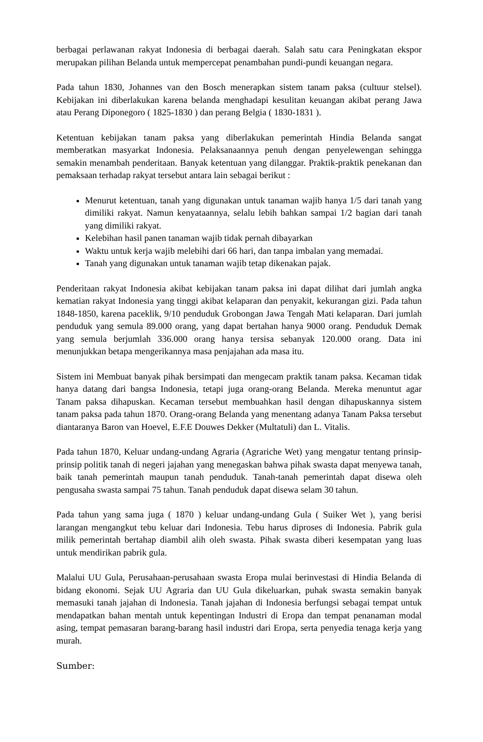berbagai perlawanan rakyat Indonesia di berbagai daerah. Salah satu cara Peningkatan ekspor merupakan pilihan Belanda untuk mempercepat penambahan pundi-pundi keuangan negara.
Pada tahun 1830, Johannes van den Bosch menerapkan sistem tanam paksa (cultuur stelsel). Kebijakan ini diberlakukan karena belanda menghadapi kesulitan keuangan akibat perang Jawa atau Perang Diponegoro ( 1825-1830 ) dan perang Belgia ( 1830-1831 ).
Ketentuan kebijakan tanam paksa yang diberlakukan pemerintah Hindia Belanda sangat memberatkan masyarkat Indonesia. Pelaksanaannya penuh dengan penyelewengan sehingga semakin menambah penderitaan. Banyak ketentuan yang dilanggar. Praktik-praktik penekanan dan pemaksaan terhadap rakyat tersebut antara lain sebagai berikut :
Menurut ketentuan, tanah yang digunakan untuk tanaman wajib hanya 1/5 dari tanah yang dimiliki rakyat. Namun kenyataannya, selalu lebih bahkan sampai 1/2 bagian dari tanah yang dimiliki rakyat.
Kelebihan hasil panen tanaman wajib tidak pernah dibayarkan
Waktu untuk kerja wajib melebihi dari 66 hari, dan tanpa imbalan yang memadai.
Tanah yang digunakan untuk tanaman wajib tetap dikenakan pajak.
Penderitaan rakyat Indonesia akibat kebijakan tanam paksa ini dapat dilihat dari jumlah angka kematian rakyat Indonesia yang tinggi akibat kelaparan dan penyakit, kekurangan gizi. Pada tahun 1848-1850, karena paceklik, 9/10 penduduk Grobongan Jawa Tengah Mati kelaparan. Dari jumlah penduduk yang semula 89.000 orang, yang dapat bertahan hanya 9000 orang. Penduduk Demak yang semula berjumlah 336.000 orang hanya tersisa sebanyak 120.000 orang. Data ini menunjukkan betapa mengerikannya masa penjajahan ada masa itu.
Sistem ini Membuat banyak pihak bersimpati dan mengecam praktik tanam paksa. Kecaman tidak hanya datang dari bangsa Indonesia, tetapi juga orang-orang Belanda. Mereka menuntut agar Tanam paksa dihapuskan. Kecaman tersebut membuahkan hasil dengan dihapuskannya sistem tanam paksa pada tahun 1870. Orang-orang Belanda yang menentang adanya Tanam Paksa tersebut diantaranya Baron van Hoevel, E.F.E Douwes Dekker (Multatuli) dan L. Vitalis.
Pada tahun 1870, Keluar undang-undang Agraria (Agrariche Wet) yang mengatur tentang prinsip-prinsip politik tanah di negeri jajahan yang menegaskan bahwa pihak swasta dapat menyewa tanah, baik tanah pemerintah maupun tanah penduduk. Tanah-tanah pemerintah dapat disewa oleh pengusaha swasta sampai 75 tahun. Tanah penduduk dapat disewa selam 30 tahun.
Pada tahun yang sama juga ( 1870 ) keluar undang-undang Gula ( Suiker Wet ), yang berisi larangan mengangkut tebu keluar dari Indonesia. Tebu harus diproses di Indonesia. Pabrik gula milik pemerintah bertahap diambil alih oleh swasta. Pihak swasta diberi kesempatan yang luas untuk mendirikan pabrik gula.
Malalui UU Gula, Perusahaan-perusahaan swasta Eropa mulai berinvestasi di Hindia Belanda di bidang ekonomi. Sejak UU Agraria dan UU Gula dikeluarkan, puhak swasta semakin banyak memasuki tanah jajahan di Indonesia. Tanah jajahan di Indonesia berfungsi sebagai tempat untuk mendapatkan bahan mentah untuk kepentingan Industri di Eropa dan tempat penanaman modal asing, tempat pemasaran barang-barang hasil industri dari Eropa, serta penyedia tenaga kerja yang murah.
Sumber: